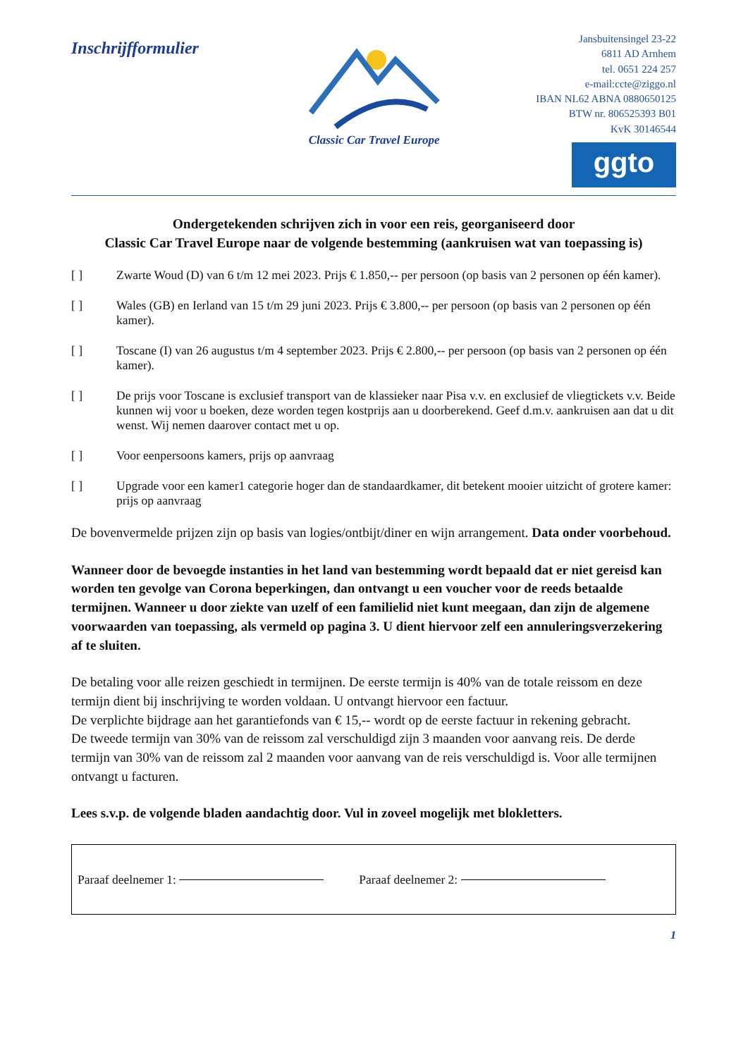Inschrijfformulier
Classic Car Travel Europe
Jansbuitensingel 23-22
6811 AD Arnhem
tel. 0651 224 257
e-mail:ccte@ziggo.nl
IBAN NL62 ABNA 0880650125
BTW nr. 806525393 B01
KvK 30146544
ggto
Ondergetekenden schrijven zich in voor een reis, georganiseerd door
Classic Car Travel Europe naar de volgende bestemming (aankruisen wat van toepassing is)
[ ] Zwarte Woud (D) van 6 t/m 12 mei 2023. Prijs € 1.850,-- per persoon (op basis van 2 personen op één kamer).
[ ] Wales (GB) en Ierland van 15 t/m 29 juni 2023. Prijs € 3.800,-- per persoon (op basis van 2 personen op één kamer).
[ ] Toscane (I) van 26 augustus t/m 4 september 2023. Prijs € 2.800,-- per persoon (op basis van 2 personen op één kamer).
[ ] De prijs voor Toscane is exclusief transport van de klassieker naar Pisa v.v. en exclusief de vliegtickets v.v. Beide kunnen wij voor u boeken, deze worden tegen kostprijs aan u doorberekend. Geef d.m.v. aankruisen aan dat u dit wenst. Wij nemen daarover contact met u op.
[ ] Voor eenpersoons kamers, prijs op aanvraag
[ ] Upgrade voor een kamer1 categorie hoger dan de standaardkamer, dit betekent mooier uitzicht of grotere kamer: prijs op aanvraag
De bovenvermelde prijzen zijn op basis van logies/ontbijt/diner en wijn arrangement. Data onder voorbehoud.
Wanneer door de bevoegde instanties in het land van bestemming wordt bepaald dat er niet gereisd kan worden ten gevolge van Corona beperkingen, dan ontvangt u een voucher voor de reeds betaalde termijnen. Wanneer u door ziekte van uzelf of een familielid niet kunt meegaan, dan zijn de algemene voorwaarden van toepassing, als vermeld op pagina 3. U dient hiervoor zelf een annuleringsverzekering af te sluiten.
De betaling voor alle reizen geschiedt in termijnen. De eerste termijn is 40% van de totale reissom en deze termijn dient bij inschrijving te worden voldaan. U ontvangt hiervoor een factuur.
De verplichte bijdrage aan het garantiefonds van € 15,-- wordt op de eerste factuur in rekening gebracht.
De tweede termijn van 30% van de reissom zal verschuldigd zijn 3 maanden voor aanvang reis. De derde termijn van 30% van de reissom zal 2 maanden voor aanvang van de reis verschuldigd is. Voor alle termijnen ontvangt u facturen.
Lees s.v.p. de volgende bladen aandachtig door. Vul in zoveel mogelijk met blokletters.
Paraaf deelnemer 1: Paraaf deelnemer 2:
1